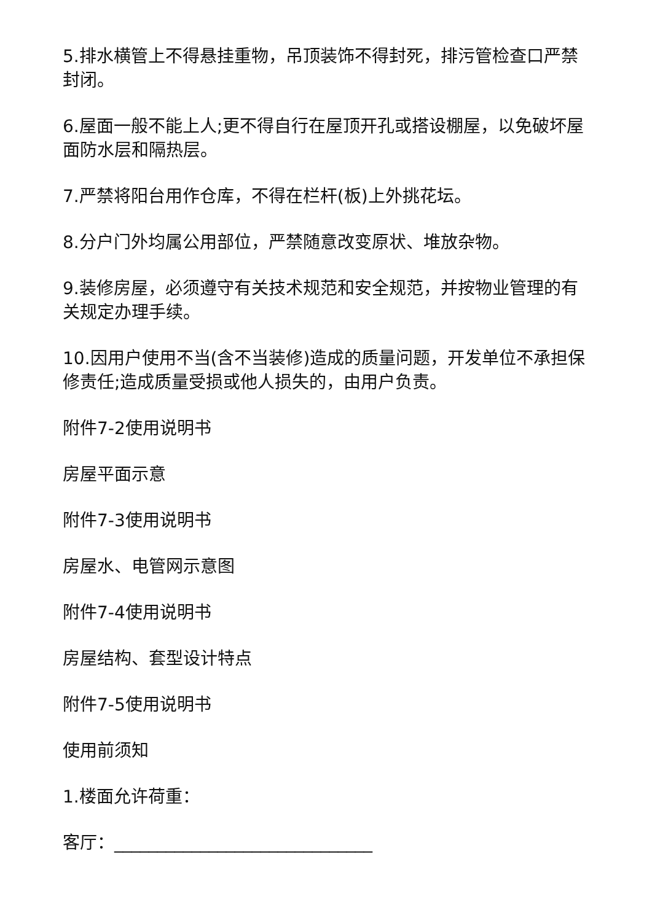5.排水横管上不得悬挂重物，吊顶装饰不得封死，排污管检查口严禁封闭。
6.屋面一般不能上人;更不得自行在屋顶开孔或搭设棚屋，以免破坏屋面防水层和隔热层。
7.严禁将阳台用作仓库，不得在栏杆(板)上外挑花坛。
8.分户门外均属公用部位，严禁随意改变原状、堆放杂物。
9.装修房屋，必须遵守有关技术规范和安全规范，并按物业管理的有关规定办理手续。
10.因用户使用不当(含不当装修)造成的质量问题，开发单位不承担保修责任;造成质量受损或他人损失的，由用户负责。
附件7-2使用说明书
房屋平面示意
附件7-3使用说明书
房屋水、电管网示意图
附件7-4使用说明书
房屋结构、套型设计特点
附件7-5使用说明书
使用前须知
1.楼面允许荷重：
客厅：______________________________